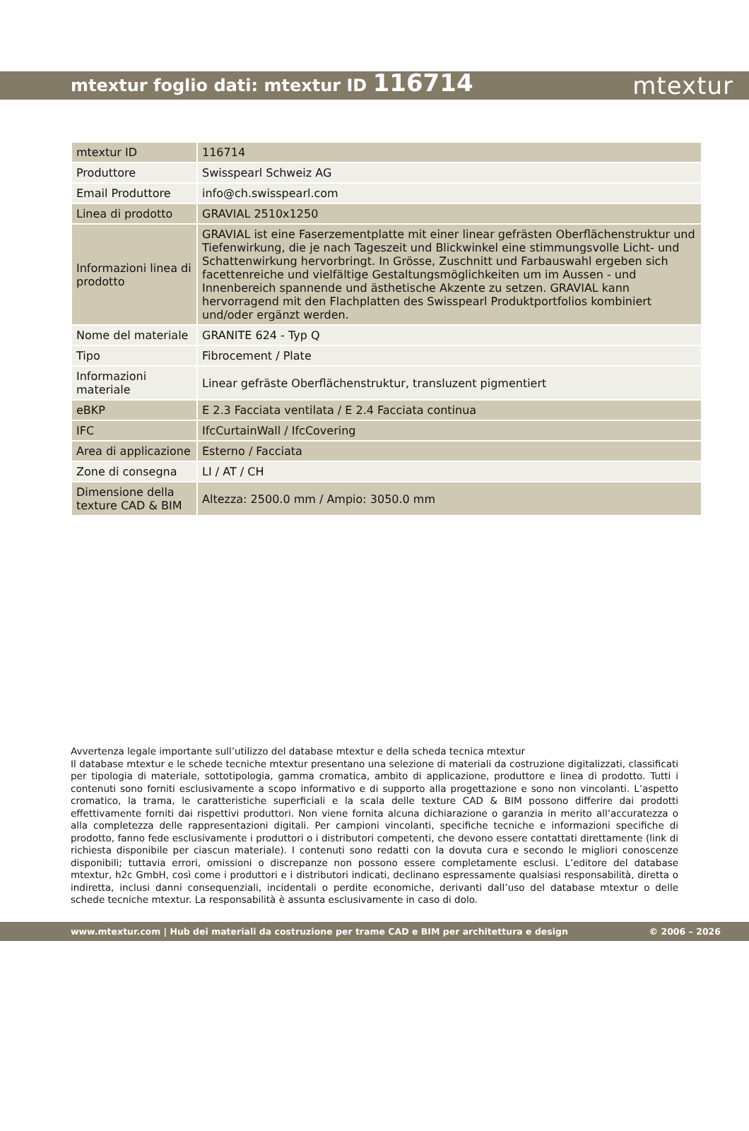mtextur foglio dati: mtextur ID 116714
mtextur
| mtextur ID | 116714 |
| Produttore | Swisspearl Schweiz AG |
| Email Produttore | info@ch.swisspearl.com |
| Linea di prodotto | GRAVIAL 2510x1250 |
| Informazioni linea di prodotto | GRAVIAL ist eine Faserzementplatte mit einer linear gefrästen Oberflächenstruktur und Tiefenwirkung, die je nach Tageszeit und Blickwinkel eine stimmungsvolle Licht- und Schattenwirkung hervorbringt. In Grösse, Zuschnitt und Farbauswahl ergeben sich facettenreiche und vielfältige Gestaltungsmöglichkeiten um im Aussen - und Innenbereich spannende und ästhetische Akzente zu setzen. GRAVIAL kann hervorragend mit den Flachplatten des Swisspearl Produktportfolios kombiniert und/oder ergänzt werden. |
| Nome del materiale | GRANITE 624 - Typ Q |
| Tipo | Fibrocement / Plate |
| Informazioni materiale | Linear gefräste Oberflächenstruktur, transluzent pigmentiert |
| eBKP | E 2.3 Facciata ventilata / E 2.4 Facciata continua |
| IFC | IfcCurtainWall / IfcCovering |
| Area di applicazione | Esterno / Facciata |
| Zone di consegna | LI / AT / CH |
| Dimensione della texture CAD & BIM | Altezza: 2500.0 mm / Ampio: 3050.0 mm |
Avvertenza legale importante sull’utilizzo del database mtextur e della scheda tecnica mtextur
Il database mtextur e le schede tecniche mtextur presentano una selezione di materiali da costruzione digitalizzati, classificati per tipologia di materiale, sottotipologia, gamma cromatica, ambito di applicazione, produttore e linea di prodotto. Tutti i contenuti sono forniti esclusivamente a scopo informativo e di supporto alla progettazione e sono non vincolanti. L’aspetto cromatico, la trama, le caratteristiche superficiali e la scala delle texture CAD & BIM possono differire dai prodotti effettivamente forniti dai rispettivi produttori. Non viene fornita alcuna dichiarazione o garanzia in merito all’accuratezza o alla completezza delle rappresentazioni digitali. Per campioni vincolanti, specifiche tecniche e informazioni specifiche di prodotto, fanno fede esclusivamente i produttori o i distributori competenti, che devono essere contattati direttamente (link di richiesta disponibile per ciascun materiale). I contenuti sono redatti con la dovuta cura e secondo le migliori conoscenze disponibili; tuttavia errori, omissioni o discrepanze non possono essere completamente esclusi. L’editore del database mtextur, h2c GmbH, così come i produttori e i distributori indicati, declinano espressamente qualsiasi responsabilità, diretta o indiretta, inclusi danni consequenziali, incidentali o perdite economiche, derivanti dall’uso del database mtextur o delle schede tecniche mtextur. La responsabilità è assunta esclusivamente in caso di dolo.
www.mtextur.com | Hub dei materiali da costruzione per trame CAD e BIM per architettura e design © 2006 – 2026